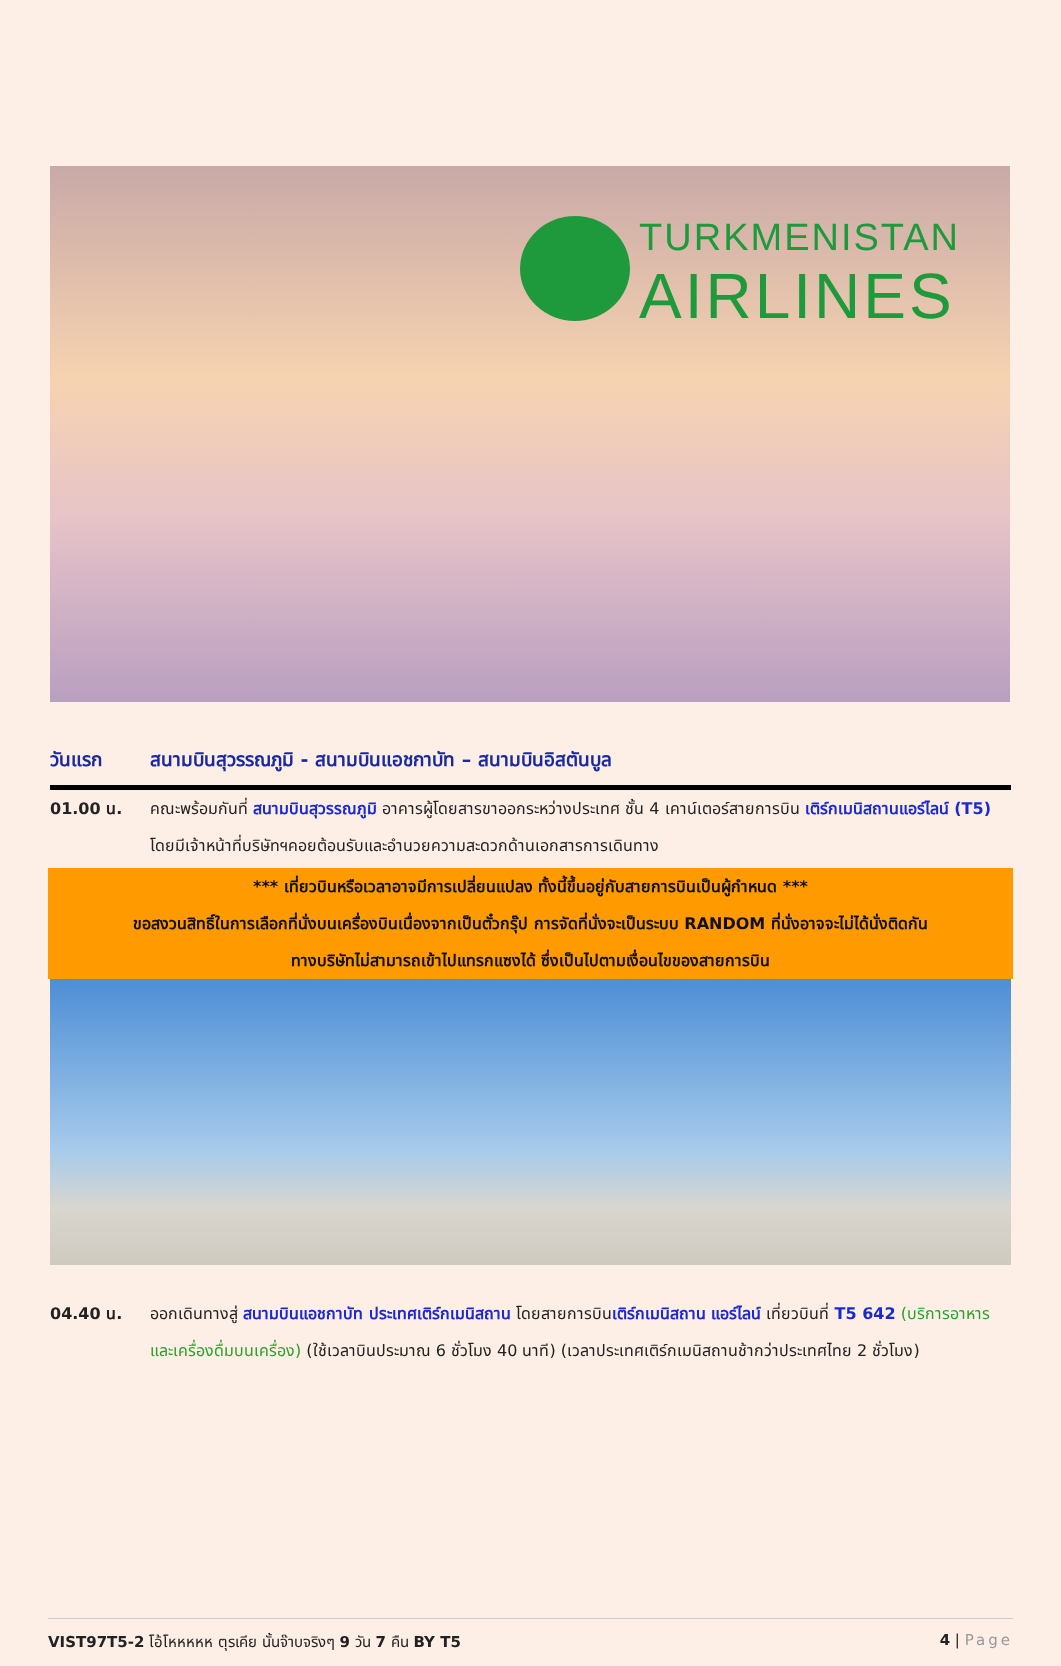TURKMENISTAN
AIRLINES
วันแรก สนามบินสุวรรณภูมิ - สนามบินแอชกาบัท – สนามบินอิสตันบูล
01.00 น. คณะพร้อมกันที่ สนามบินสุวรรณภูมิ อาคารผู้โดยสารขาออกระหว่างประเทศ ชั้น 4 เคาน์เตอร์สายการบิน เติร์กเมนิสถานแอร์ไลน์ (T5) โดยมีเจ้าหน้าที่บริษัทฯคอยต้อนรับและอำนวยความสะดวกด้านเอกสารการเดินทาง
*** เที่ยวบินหรือเวลาอาจมีการเปลี่ยนแปลง ทั้งนี้ขึ้นอยู่กับสายการบินเป็นผู้กำหนด ***
ขอสงวนสิทธิ์ในการเลือกที่นั่งบนเครื่องบินเนื่องจากเป็นตั๋วกรุ๊ป การจัดที่นั่งจะเป็นระบบ RANDOM ที่นั่งอาจจะไม่ได้นั่งติดกัน
ทางบริษัทไม่สามารถเข้าไปแทรกแซงได้ ซึ่งเป็นไปตามเงื่อนไขของสายการบิน
04.40 น. ออกเดินทางสู่ สนามบินแอชกาบัท ประเทศเติร์กเมนิสถาน โดยสายการบินเติร์กเมนิสถาน แอร์ไลน์ เที่ยวบินที่ T5 642 (บริการอาหารและเครื่องดื่มบนเครื่อง) (ใช้เวลาบินประมาณ 6 ชั่วโมง 40 นาที) (เวลาประเทศเติร์กเมนิสถานช้ากว่าประเทศไทย 2 ชั่วโมง)
VIST97T5-2 โอ้โหหหหห ตุรเคีย นั้นจ๊าบจริงๆ 9 วัน 7 คืน BY T5 4 | Page